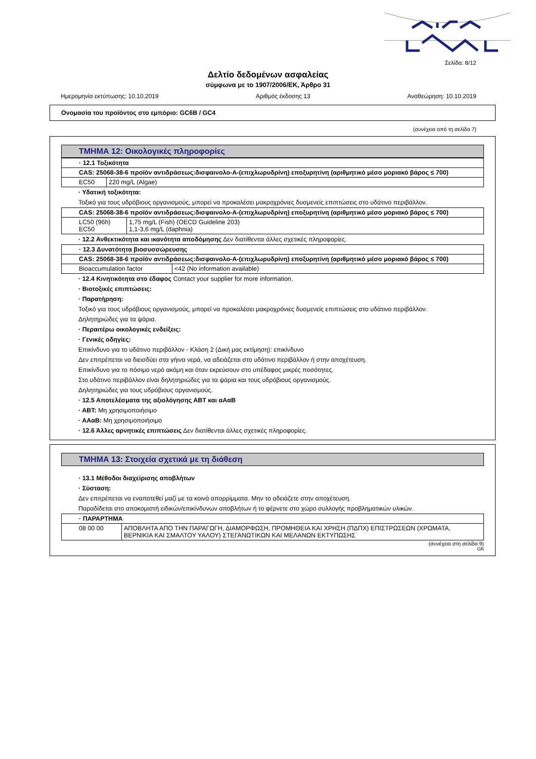Σελίδα: 8/12
Δελτίο δεδομένων ασφαλείας
σύμφωνα με το 1907/2006/ΕΚ, Άρθρο 31
Ημερομηνία εκτύπωσης: 10.10.2019 Αριθμός έκδοσης 13 Αναθεώρηση: 10.10.2019
Ονομασία του προϊόντος στο εμπόριο: GC6B / GC4
(συνέχεια από τη σελίδα 7)
ΤΜΗΜΑ 12: Οικολογικές πληροφορίες
| · 12.1 Τοξικότητα | |
| CAS: 25068-38-6 προϊόν αντιδράσεως:δισφαινολο-Α-(επιχλωρυδρίνη) εποξυρητίνη (αριθμητικό μέσο μοριακό βάρος ≤ 700) | |
| EC50 | 220 mg/L (Algae) |
· Υδατική τοξικότητα:
Τοξικό για τους υδρόβιους οργανισμούς, μπορεί να προκαλέσει μακροχρόνιες δυσμενείς επιπτώσεις στο υδάτινο περιβάλλον.
| CAS: 25068-38-6 προϊόν αντιδράσεως:δισφαινολο-Α-(επιχλωρυδρίνη) εποξυρητίνη (αριθμητικό μέσο μοριακό βάρος ≤ 700) | |
| LC50 (96h) EC50 | 1,75 mg/L (Fish) (OECD Guideline 203) 1,1-3,6 mg/L (daphnia) |
· 12.2 Ανθεκτικότητα και ικανότητα αποδόμησης Δεν διατίθενται άλλες σχετικές πληροφορίες.
| · 12.3 Δυνατότητα βιοσυσσώρευσης | |
| CAS: 25068-38-6 προϊόν αντιδράσεως:δισφαινολο-Α-(επιχλωρυδρίνη) εποξυρητίνη (αριθμητικό μέσο μοριακό βάρος ≤ 700) | |
| Bioaccumulation factor | <42 (No information available) |
· 12.4 Κινητικότητα στο έδαφος Contact your supplier for more information.
· Βιοτοξικές επιπτώσεις:
· Παρατήρηση:
Τοξικό για τους υδρόβιους οργανισμούς, μπορεί να προκαλέσει μακροχρόνιες δυσμενείς επιπτώσεις στο υδάτινο περιβάλλον.
Δηλητηριώδες για τα ψάρια.
· Περαιτέρω οικολογικές ενδείξεις:
· Γενικές οδηγίες:
Επικίνδυνο για το υδάτινο περιβάλλον - Κλάση 2 (Δική μας εκτίμηση): επικίνδυνο
Δεν επιτρέπεται να διεισδύει στα γήινα νερά, να αδειάζεται στο υδάτινο περιβάλλον ή στην αποχέτευση.
Επικίνδυνο για το πόσιμο νερό ακόμη και όταν εκρεύσουν στο υπέδαφος μικρές ποσότητες.
Στο υδάτινο περιβάλλον είναι δηλητηριώδες για τα ψάρια και τους υδρόβιους οργανισμούς.
Δηλητηριώδες για τους υδρόβιους οργανισμούς.
· 12.5 Αποτελέσματα της αξιολόγησης ΑΒΤ και αΑαΒ
· ΑΒΤ: Μη χρησιμοποιήσιμο
· ΑΑαΒ: Μη χρησιμοποιήσιμο
· 12.6 Άλλες αρνητικές επιπτώσεις Δεν διατίθενται άλλες σχετικές πληροφορίες.
ΤΜΗΜΑ 13: Στοιχεία σχετικά με τη διάθεση
· 13.1 Μέθοδοι διαχείρισης αποβλήτων
· Σύσταση:
Δεν επιτρέπεται να εναποτεθεί μαζί με τα κοινά απορρίμματα. Μην το αδειάζετε στην αποχέτευση.
Παραδίδεται στο αποκομιστή ειδικών/επικίνδυνων αποβλήτων ή το φέρνετε στο χώρο συλλογής προβληματικών υλικών.
| · ΠΑΡΑΡΤΗΜΑ | |
| 08 00 00 | ΑΠΟΒΛΗΤΑ ΑΠΟ ΤΗΝ ΠΑΡΑΓΩΓΗ, ΔΙΑΜΟΡΦΩΣΗ, ΠΡΟΜΗΘΕΙΑ ΚΑΙ ΧΡΗΣΗ (ΠΔΠΧ) ΕΠΙΣΤΡΩΣΕΩΝ (ΧΡΩΜΑΤΑ, ΒΕΡΝΙΚΙΑ ΚΑΙ ΣΜΑΛΤΟΥ ΥΑΛΟΥ) ΣΤΕΓΑΝΩΤΙΚΩΝ ΚΑΙ ΜΕΛΑΝΩΝ ΕΚΤΥΠΩΣΗΣ |
(συνέχεια στη σελίδα 9)
GR